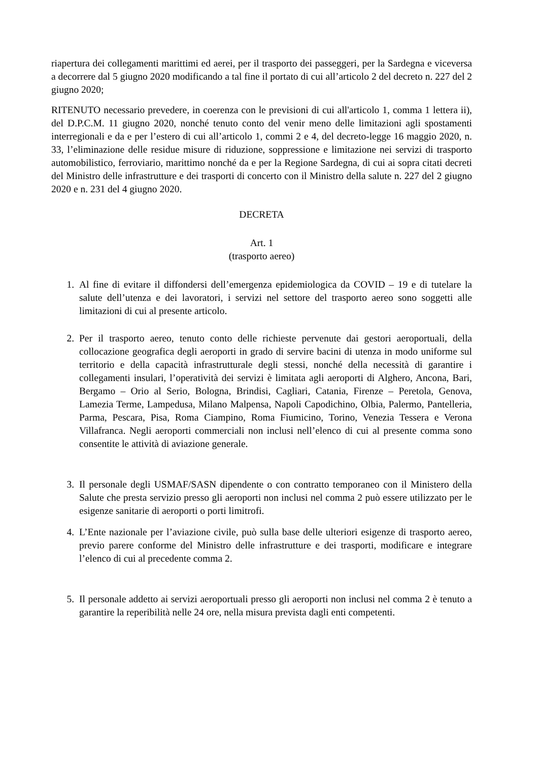riapertura dei collegamenti marittimi ed aerei, per il trasporto dei passeggeri, per la Sardegna e viceversa a decorrere dal 5 giugno 2020 modificando a tal fine il portato di cui all’articolo 2 del decreto n. 227 del 2 giugno 2020;
RITENUTO necessario prevedere, in coerenza con le previsioni di cui all'articolo 1, comma 1 lettera ii), del D.P.C.M. 11 giugno 2020, nonché tenuto conto del venir meno delle limitazioni agli spostamenti interregionali e da e per l’estero di cui all’articolo 1, commi 2 e 4, del decreto-legge 16 maggio 2020, n. 33, l’eliminazione delle residue misure di riduzione, soppressione e limitazione nei servizi di trasporto automobilistico, ferroviario, marittimo nonché da e per la Regione Sardegna, di cui ai sopra citati decreti del Ministro delle infrastrutture e dei trasporti di concerto con il Ministro della salute n. 227 del 2 giugno 2020 e n. 231 del 4 giugno 2020.
DECRETA
Art. 1
(trasporto aereo)
1. Al fine di evitare il diffondersi dell’emergenza epidemiologica da COVID – 19 e di tutelare la salute dell’utenza e dei lavoratori, i servizi nel settore del trasporto aereo sono soggetti alle limitazioni di cui al presente articolo.
2. Per il trasporto aereo, tenuto conto delle richieste pervenute dai gestori aeroportuali, della collocazione geografica degli aeroporti in grado di servire bacini di utenza in modo uniforme sul territorio e della capacità infrastrutturale degli stessi, nonché della necessità di garantire i collegamenti insulari, l’operatività dei servizi è limitata agli aeroporti di Alghero, Ancona, Bari, Bergamo – Orio al Serio, Bologna, Brindisi, Cagliari, Catania, Firenze – Peretola, Genova, Lamezia Terme, Lampedusa, Milano Malpensa, Napoli Capodichino, Olbia, Palermo, Pantelleria, Parma, Pescara, Pisa, Roma Ciampino, Roma Fiumicino, Torino, Venezia Tessera e Verona Villafranca. Negli aeroporti commerciali non inclusi nell’elenco di cui al presente comma sono consentite le attività di aviazione generale.
3. Il personale degli USMAF/SASN dipendente o con contratto temporaneo con il Ministero della Salute che presta servizio presso gli aeroporti non inclusi nel comma 2 può essere utilizzato per le esigenze sanitarie di aeroporti o porti limitrofi.
4. L’Ente nazionale per l’aviazione civile, può sulla base delle ulteriori esigenze di trasporto aereo, previo parere conforme del Ministro delle infrastrutture e dei trasporti, modificare e integrare l’elenco di cui al precedente comma 2.
5. Il personale addetto ai servizi aeroportuali presso gli aeroporti non inclusi nel comma 2 è tenuto a garantire la reperibilità nelle 24 ore, nella misura prevista dagli enti competenti.